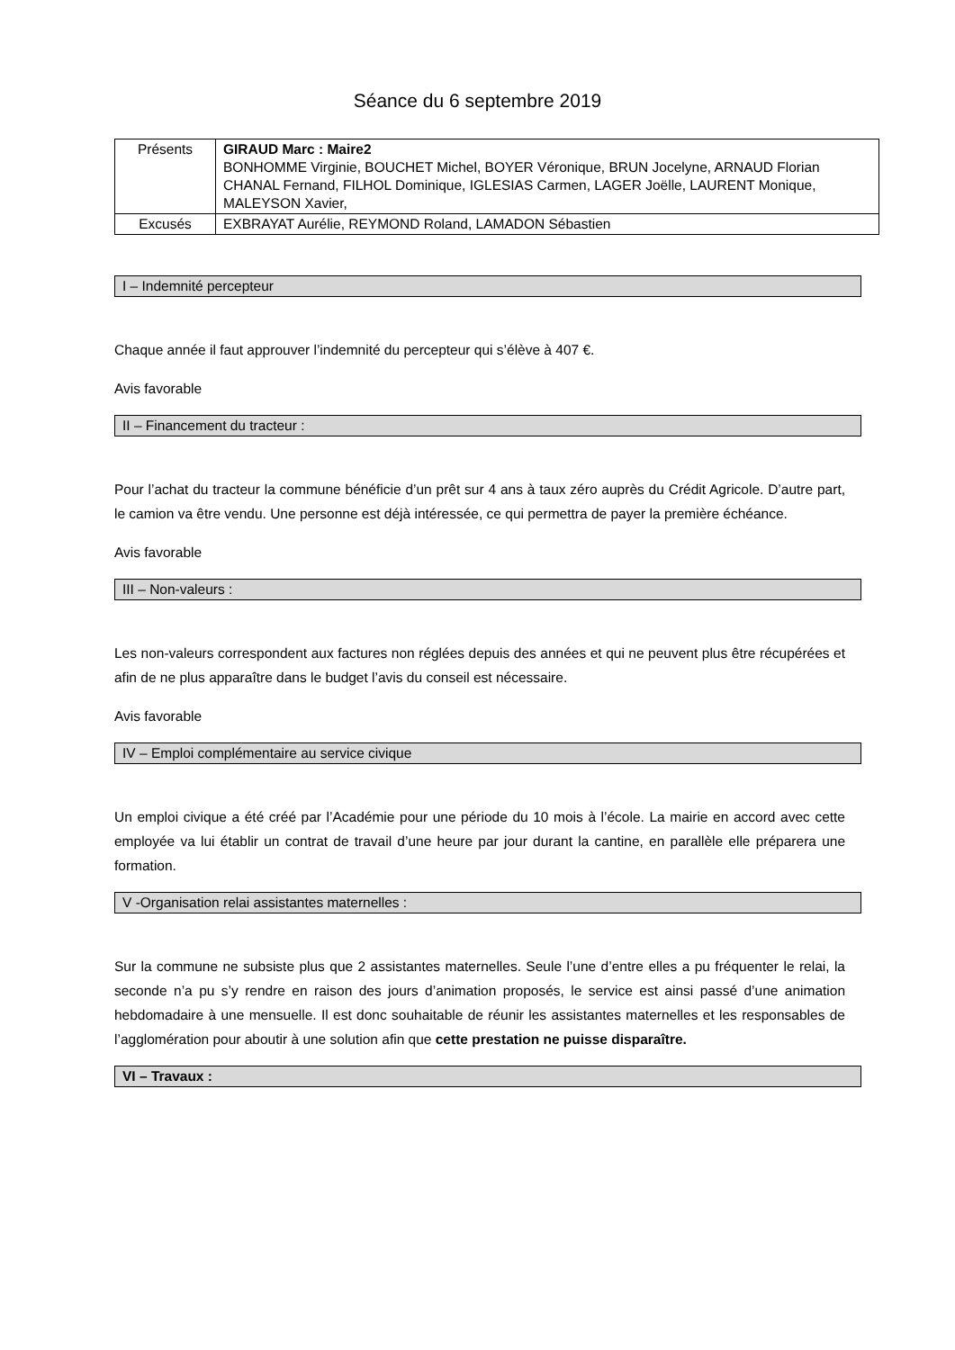Séance du 6 septembre 2019
| Présents | GIRAUD Marc : Maire2 BONHOMME Virginie, BOUCHET Michel, BOYER Véronique, BRUN Jocelyne, ARNAUD Florian CHANAL Fernand, FILHOL Dominique, IGLESIAS Carmen, LAGER Joëlle, LAURENT Monique, MALEYSON Xavier, |
| Excusés | EXBRAYAT Aurélie, REYMOND Roland, LAMADON Sébastien |
I – Indemnité percepteur
Chaque année il faut approuver l’indemnité du percepteur qui s’élève à 407 €.
Avis favorable
II – Financement du tracteur :
Pour l’achat du tracteur la commune bénéficie d’un prêt sur 4 ans à taux zéro auprès du Crédit Agricole. D’autre part, le camion va être vendu. Une personne est déjà intéressée, ce qui permettra de payer la première échéance.
Avis favorable
III – Non-valeurs :
Les non-valeurs correspondent aux factures non réglées depuis des années et qui ne peuvent plus être récupérées et afin de ne plus apparaître dans le budget l’avis du conseil est nécessaire.
Avis favorable
IV – Emploi complémentaire au service civique
Un emploi civique a été créé par l’Académie pour une période du 10 mois à l’école. La mairie en accord avec cette employée va lui établir un contrat de travail d’une heure par jour durant la cantine, en parallèle elle préparera une formation.
V -Organisation relai assistantes maternelles :
Sur la commune ne subsiste plus que 2 assistantes maternelles. Seule l’une d’entre elles a pu fréquenter le relai, la seconde n’a pu s’y rendre en raison des jours d’animation proposés, le service est ainsi passé d’une animation hebdomadaire à une mensuelle. Il est donc souhaitable de réunir les assistantes maternelles et les responsables de l’agglomération pour aboutir à une solution afin que cette prestation ne puisse disparaître.
VI – Travaux :